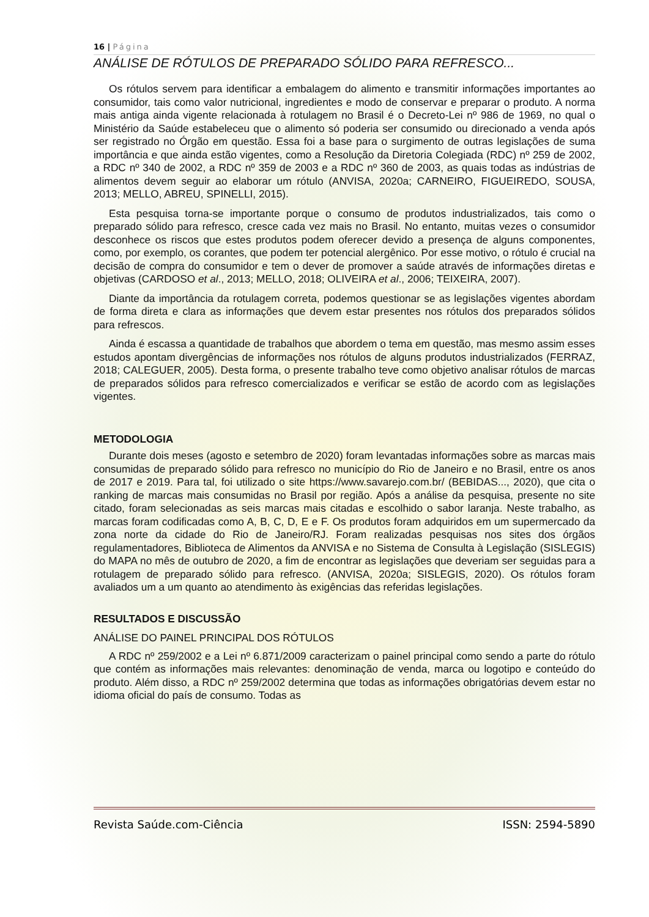16 | Página
ANÁLISE DE RÓTULOS DE PREPARADO SÓLIDO PARA REFRESCO...
Os rótulos servem para identificar a embalagem do alimento e transmitir informações importantes ao consumidor, tais como valor nutricional, ingredientes e modo de conservar e preparar o produto. A norma mais antiga ainda vigente relacionada à rotulagem no Brasil é o Decreto-Lei nº 986 de 1969, no qual o Ministério da Saúde estabeleceu que o alimento só poderia ser consumido ou direcionado a venda após ser registrado no Órgão em questão. Essa foi a base para o surgimento de outras legislações de suma importância e que ainda estão vigentes, como a Resolução da Diretoria Colegiada (RDC) nº 259 de 2002, a RDC nº 340 de 2002, a RDC nº 359 de 2003 e a RDC nº 360 de 2003, as quais todas as indústrias de alimentos devem seguir ao elaborar um rótulo (ANVISA, 2020a; CARNEIRO, FIGUEIREDO, SOUSA, 2013; MELLO, ABREU, SPINELLI, 2015).
Esta pesquisa torna-se importante porque o consumo de produtos industrializados, tais como o preparado sólido para refresco, cresce cada vez mais no Brasil. No entanto, muitas vezes o consumidor desconhece os riscos que estes produtos podem oferecer devido a presença de alguns componentes, como, por exemplo, os corantes, que podem ter potencial alergênico. Por esse motivo, o rótulo é crucial na decisão de compra do consumidor e tem o dever de promover a saúde através de informações diretas e objetivas (CARDOSO et al., 2013; MELLO, 2018; OLIVEIRA et al., 2006; TEIXEIRA, 2007).
Diante da importância da rotulagem correta, podemos questionar se as legislações vigentes abordam de forma direta e clara as informações que devem estar presentes nos rótulos dos preparados sólidos para refrescos.
Ainda é escassa a quantidade de trabalhos que abordem o tema em questão, mas mesmo assim esses estudos apontam divergências de informações nos rótulos de alguns produtos industrializados (FERRAZ, 2018; CALEGUER, 2005). Desta forma, o presente trabalho teve como objetivo analisar rótulos de marcas de preparados sólidos para refresco comercializados e verificar se estão de acordo com as legislações vigentes.
METODOLOGIA
Durante dois meses (agosto e setembro de 2020) foram levantadas informações sobre as marcas mais consumidas de preparado sólido para refresco no município do Rio de Janeiro e no Brasil, entre os anos de 2017 e 2019. Para tal, foi utilizado o site https://www.savarejo.com.br/ (BEBIDAS..., 2020), que cita o ranking de marcas mais consumidas no Brasil por região. Após a análise da pesquisa, presente no site citado, foram selecionadas as seis marcas mais citadas e escolhido o sabor laranja. Neste trabalho, as marcas foram codificadas como A, B, C, D, E e F. Os produtos foram adquiridos em um supermercado da zona norte da cidade do Rio de Janeiro/RJ. Foram realizadas pesquisas nos sites dos órgãos regulamentadores, Biblioteca de Alimentos da ANVISA e no Sistema de Consulta à Legislação (SISLEGIS) do MAPA no mês de outubro de 2020, a fim de encontrar as legislações que deveriam ser seguidas para a rotulagem de preparado sólido para refresco. (ANVISA, 2020a; SISLEGIS, 2020). Os rótulos foram avaliados um a um quanto ao atendimento às exigências das referidas legislações.
RESULTADOS E DISCUSSÃO
ANÁLISE DO PAINEL PRINCIPAL DOS RÓTULOS
A RDC nº 259/2002 e a Lei nº 6.871/2009 caracterizam o painel principal como sendo a parte do rótulo que contém as informações mais relevantes: denominação de venda, marca ou logotipo e conteúdo do produto. Além disso, a RDC nº 259/2002 determina que todas as informações obrigatórias devem estar no idioma oficial do país de consumo. Todas as
Revista Saúde.com-Ciência ISSN: 2594-5890